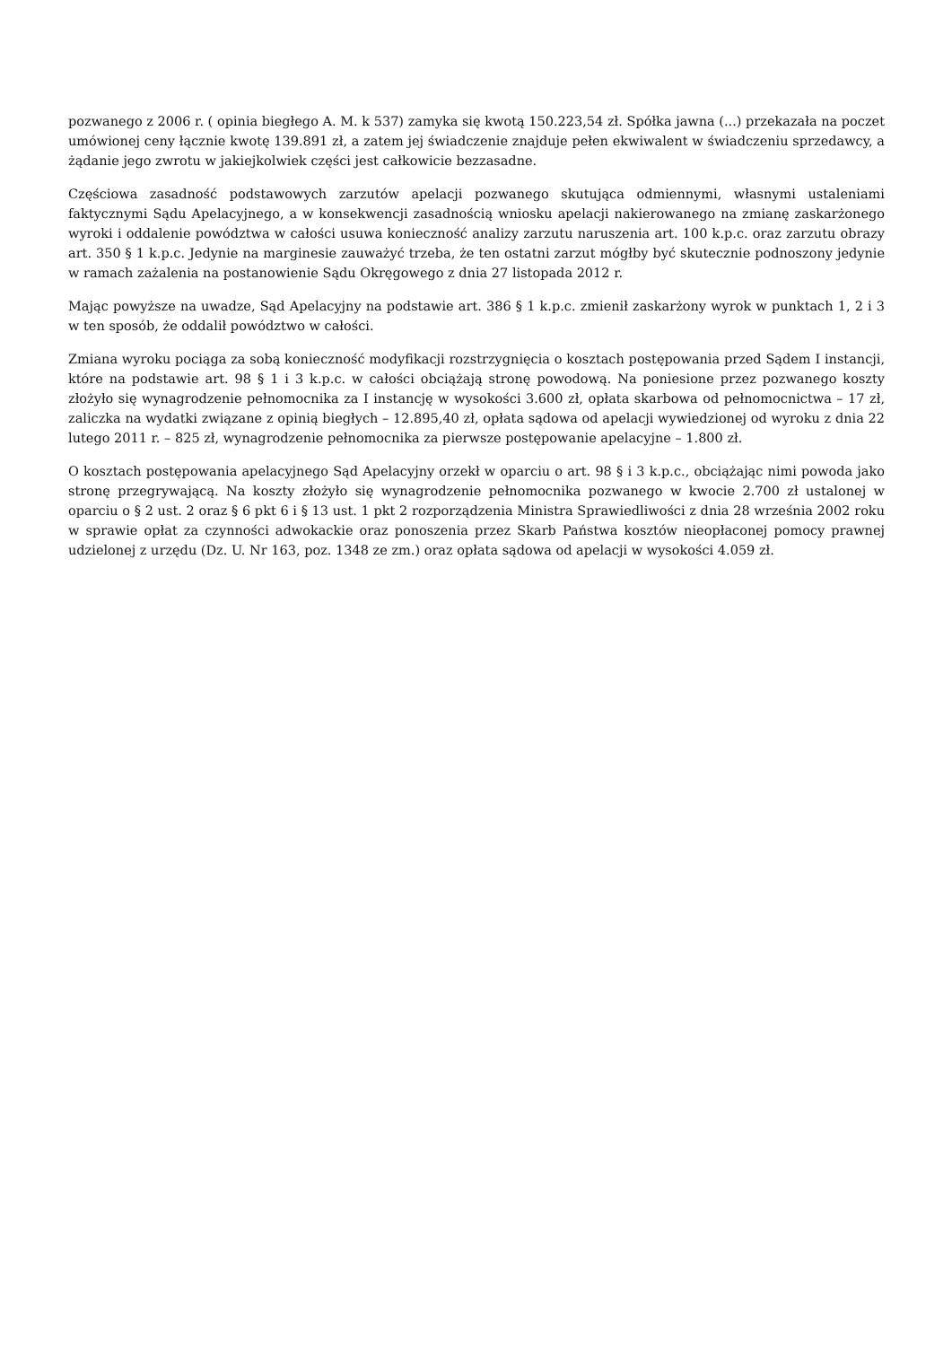pozwanego z 2006 r. ( opinia biegłego A. M. k 537) zamyka się kwotą 150.223,54 zł. Spółka jawna (...) przekazała na poczet umówionej ceny łącznie kwotę 139.891 zł, a zatem jej świadczenie znajduje pełen ekwiwalent w świadczeniu sprzedawcy, a żądanie jego zwrotu w jakiejkolwiek części jest całkowicie bezzasadne.
Częściowa zasadność podstawowych zarzutów apelacji pozwanego skutująca odmiennymi, własnymi ustaleniami faktycznymi Sądu Apelacyjnego, a w konsekwencji zasadnością wniosku apelacji nakierowanego na zmianę zaskarżonego wyroki i oddalenie powództwa w całości usuwa konieczność analizy zarzutu naruszenia art. 100 k.p.c. oraz zarzutu obrazy art. 350 § 1 k.p.c. Jedynie na marginesie zauważyć trzeba, że ten ostatni zarzut mógłby być skutecznie podnoszony jedynie w ramach zażalenia na postanowienie Sądu Okręgowego z dnia 27 listopada 2012 r.
Mając powyższe na uwadze, Sąd Apelacyjny na podstawie art. 386 § 1 k.p.c. zmienił zaskarżony wyrok w punktach 1, 2 i 3 w ten sposób, że oddalił powództwo w całości.
Zmiana wyroku pociąga za sobą konieczność modyfikacji rozstrzygnięcia o kosztach postępowania przed Sądem I instancji, które na podstawie art. 98 § 1 i 3 k.p.c. w całości obciążają stronę powodową. Na poniesione przez pozwanego koszty złożyło się wynagrodzenie pełnomocnika za I instancję w wysokości 3.600 zł, opłata skarbowa od pełnomocnictwa – 17 zł, zaliczka na wydatki związane z opinią biegłych – 12.895,40 zł, opłata sądowa od apelacji wywiedzionej od wyroku z dnia 22 lutego 2011 r. – 825 zł, wynagrodzenie pełnomocnika za pierwsze postępowanie apelacyjne – 1.800 zł.
O kosztach postępowania apelacyjnego Sąd Apelacyjny orzekł w oparciu o art. 98 § i 3 k.p.c., obciążając nimi powoda jako stronę przegrywającą. Na koszty złożyło się wynagrodzenie pełnomocnika pozwanego w kwocie 2.700 zł ustalonej w oparciu o § 2 ust. 2 oraz § 6 pkt 6 i § 13 ust. 1 pkt 2 rozporządzenia Ministra Sprawiedliwości z dnia 28 września 2002 roku w sprawie opłat za czynności adwokackie oraz ponoszenia przez Skarb Państwa kosztów nieopłaconej pomocy prawnej udzielonej z urzędu (Dz. U. Nr 163, poz. 1348 ze zm.) oraz opłata sądowa od apelacji w wysokości 4.059 zł.